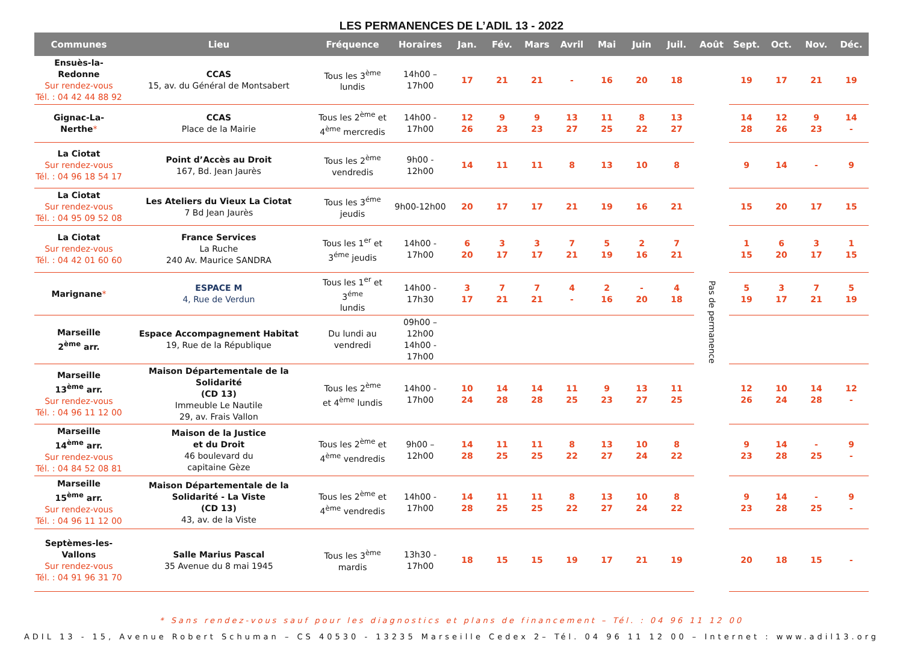LES PERMANENCES DE L’ADIL 13 - 2022
| Communes | Lieu | Fréquence | Horaires | Jan. | Fév. | Mars | Avril | Mai | Juin | Juil. | Août | Sept. | Oct. | Nov. | Déc. |
| --- | --- | --- | --- | --- | --- | --- | --- | --- | --- | --- | --- | --- | --- | --- | --- |
| Ensuès-la-Redonne Sur rendez-vous Tél. : 04 42 44 88 92 | CCAS 15, av. du Général de Montsabert | Tous les 3<sup>ème</sup> lundis | 14h00 – 17h00 | 17 | 21 | 21 | - | 16 | 20 | 18 | Pas de permanence | 19 | 17 | 21 | 19 |
| Gignac-La-Nerthe * | CCAS Place de la Mairie | Tous les 2<sup>ème</sup> et 4<sup>ème</sup> mercredis | 14h00 - 17h00 | 12 26 | 9 23 | 9 23 | 13 27 | 11 25 | 8 22 | 13 27 | | 14 28 | 12 26 | 9 23 | 14 - |
| La Ciotat Sur rendez-vous Tél. : 04 96 18 54 17 | Point d’Accès au Droit 167, Bd. Jean Jaurès | Tous les 2<sup>ème</sup> vendredis | 9h00 - 12h00 | 14 | 11 | 11 | 8 | 13 | 10 | 8 | | 9 | 14 | - | 9 |
| La Ciotat Sur rendez-vous Tél. : 04 95 09 52 08 | Les Ateliers du Vieux La Ciotat 7 Bd Jean Jaurès | Tous les 3<sup>éme</sup> jeudis | 9h00-12h00 | 20 | 17 | 17 | 21 | 19 | 16 | 21 | | 15 | 20 | 17 | 15 |
| La Ciotat Sur rendez-vous Tél. : 04 42 01 60 60 | France Services La Ruche 240 Av. Maurice SANDRA | Tous les 1<sup>er</sup> et 3<sup>éme</sup> jeudis | 14h00 - 17h00 | 6 20 | 3 17 | 3 17 | 7 21 | 5 19 | 2 16 | 7 21 | | 1 15 | 6 20 | 3 17 | 1 15 |
| Marignane * | ESPACE M 4, Rue de Verdun | Tous les 1<sup>er</sup> et 3<sup>éme</sup> lundis | 14h00 - 17h30 | 3 17 | 7 21 | 7 21 | 4 - | 2 16 | - 20 | 4 18 | | 5 19 | 3 17 | 7 21 | 5 19 |
| Marseille 2<sup>ème</sup> arr. | Espace Accompagnement Habitat 19, Rue de la République | Du lundi au vendredi | 09h00 – 12h00 14h00 - 17h00 | | | | | | | | | | | | |
| Marseille 13<sup>ème</sup> arr. Sur rendez-vous Tél. : 04 96 11 12 00 | Maison Départementale de la Solidarité (CD 13) Immeuble Le Nautile 29, av. Frais Vallon | Tous les 2<sup>ème</sup> et 4<sup>ème</sup> lundis | 14h00 - 17h00 | 10 24 | 14 28 | 14 28 | 11 25 | 9 23 | 13 27 | 11 25 | | 12 26 | 10 24 | 14 28 | 12 - |
| Marseille 14<sup>ème</sup> arr. Sur rendez-vous Tél. : 04 84 52 08 81 | Maison de la Justice et du Droit 46 boulevard du capitaine Gèze | Tous les 2<sup>ème</sup> et 4<sup>ème</sup> vendredis | 9h00 – 12h00 | 14 28 | 11 25 | 11 25 | 8 22 | 13 27 | 10 24 | 8 22 | | 9 23 | 14 28 | - 25 | 9 - |
| Marseille 15<sup>ème</sup> arr. Sur rendez-vous Tél. : 04 96 11 12 00 | Maison Départementale de la Solidarité - La Viste (CD 13) 43, av. de la Viste | Tous les 2<sup>ème</sup> et 4<sup>ème</sup> vendredis | 14h00 - 17h00 | 14 28 | 11 25 | 11 25 | 8 22 | 13 27 | 10 24 | 8 22 | | 9 23 | 14 28 | - 25 | 9 - |
| Septèmes-les-Vallons Sur rendez-vous Tél. : 04 91 96 31 70 | Salle Marius Pascal 35 Avenue du 8 mai 1945 | Tous les 3<sup>ème</sup> mardis | 13h30 - 17h00 | 18 | 15 | 15 | 19 | 17 | 21 | 19 | | 20 | 18 | 15 | - |
* Sans rendez-vous sauf pour les diagnostics et plans de financement – Tél. : 04 96 11 12 00
ADIL 13 - 15, Avenue Robert Schuman – CS 40530 - 13235 Marseille Cedex 2– Tél. 04 96 11 12 00 – Internet : www.adil13.org